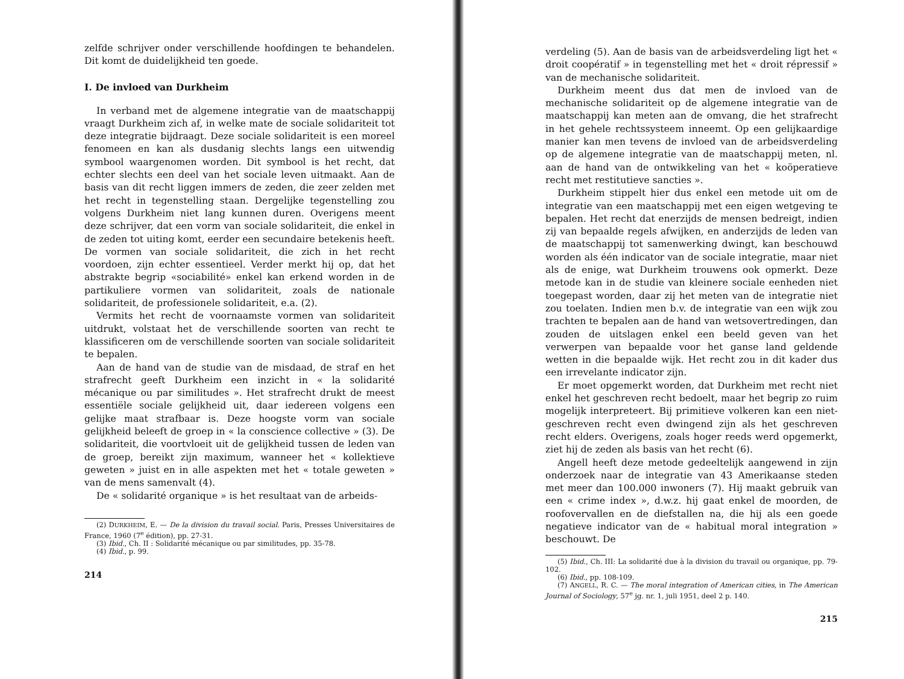zelfde schrijver onder verschillende hoofdingen te behandelen. Dit komt de duidelijkheid ten goede.
I. De invloed van Durkheim
In verband met de algemene integratie van de maatschappij vraagt Durkheim zich af, in welke mate de sociale solidariteit tot deze integratie bijdraagt. Deze sociale solidariteit is een moreel fenomeen en kan als dusdanig slechts langs een uitwendig symbool waargenomen worden. Dit symbool is het recht, dat echter slechts een deel van het sociale leven uitmaakt. Aan de basis van dit recht liggen immers de zeden, die zeer zelden met het recht in tegenstelling staan. Dergelijke tegenstelling zou volgens Durkheim niet lang kunnen duren. Overigens meent deze schrijver, dat een vorm van sociale solidariteit, die enkel in de zeden tot uiting komt, eerder een secundaire betekenis heeft. De vormen van sociale solidariteit, die zich in het recht voordoen, zijn echter essentieel. Verder merkt hij op, dat het abstrakte begrip «sociabilité» enkel kan erkend worden in de partikuliere vormen van solidariteit, zoals de nationale solidariteit, de professionele solidariteit, e.a. (2).
Vermits het recht de voornaamste vormen van solidariteit uitdrukt, volstaat het de verschillende soorten van recht te klassificeren om de verschillende soorten van sociale solidariteit te bepalen.
Aan de hand van de studie van de misdaad, de straf en het strafrecht geeft Durkheim een inzicht in « la solidarité mécanique ou par similitudes ». Het strafrecht drukt de meest essentiële sociale gelijkheid uit, daar iedereen volgens een gelijke maat strafbaar is. Deze hoogste vorm van sociale gelijkheid beleeft de groep in « la conscience collective » (3). De solidariteit, die voortvloeit uit de gelijkheid tussen de leden van de groep, bereikt zijn maximum, wanneer het « kollektieve geweten » juist en in alle aspekten met het « totale geweten » van de mens samenvalt (4).
De « solidarité organique » is het resultaat van de arbeids-
(2) DURKHEIM, E. — De la division du travail social. Paris, Presses Universitaires de France, 1960 (7<sup>e</sup> édition), pp. 27-31.
(3) Ibid., Ch. II : Solidarité mécanique ou par similitudes, pp. 35-78.
(4) Ibid., p. 99.
214
verdeling (5). Aan de basis van de arbeidsverdeling ligt het « droit coopératif » in tegenstelling met het « droit répressif » van de mechanische solidariteit.
Durkheim meent dus dat men de invloed van de mechanische solidariteit op de algemene integratie van de maatschappij kan meten aan de omvang, die het strafrecht in het gehele rechtssysteem inneemt. Op een gelijkaardige manier kan men tevens de invloed van de arbeidsverdeling op de algemene integratie van de maatschappij meten, nl. aan de hand van de ontwikkeling van het « koöperatieve recht met restitutieve sancties ».
Durkheim stippelt hier dus enkel een metode uit om de integratie van een maatschappij met een eigen wetgeving te bepalen. Het recht dat enerzijds de mensen bedreigt, indien zij van bepaalde regels afwijken, en anderzijds de leden van de maatschappij tot samenwerking dwingt, kan beschouwd worden als één indicator van de sociale integratie, maar niet als de enige, wat Durkheim trouwens ook opmerkt. Deze metode kan in de studie van kleinere sociale eenheden niet toegepast worden, daar zij het meten van de integratie niet zou toelaten. Indien men b.v. de integratie van een wijk zou trachten te bepalen aan de hand van wetsovertredingen, dan zouden de uitslagen enkel een beeld geven van het verwerpen van bepaalde voor het ganse land geldende wetten in die bepaalde wijk. Het recht zou in dit kader dus een irrevelante indicator zijn.
Er moet opgemerkt worden, dat Durkheim met recht niet enkel het geschreven recht bedoelt, maar het begrip zo ruim mogelijk interpreteert. Bij primitieve volkeren kan een niet-geschreven recht even dwingend zijn als het geschreven recht elders. Overigens, zoals hoger reeds werd opgemerkt, ziet hij de zeden als basis van het recht (6).
Angell heeft deze metode gedeeltelijk aangewend in zijn onderzoek naar de integratie van 43 Amerikaanse steden met meer dan 100.000 inwoners (7). Hij maakt gebruik van een « crime index », d.w.z. hij gaat enkel de moorden, de roofovervallen en de diefstallen na, die hij als een goede negatieve indicator van de « habitual moral integration » beschouwt. De
(5) Ibid., Ch. III: La solidarité due à la division du travail ou organique, pp. 79-102.
(6) Ibid., pp. 108-109.
(7) ANGELL, R. C. — The moral integration of American cities, in The American Journal of Sociology, 57<sup>e</sup> jg. nr. 1, juli 1951, deel 2 p. 140.
215